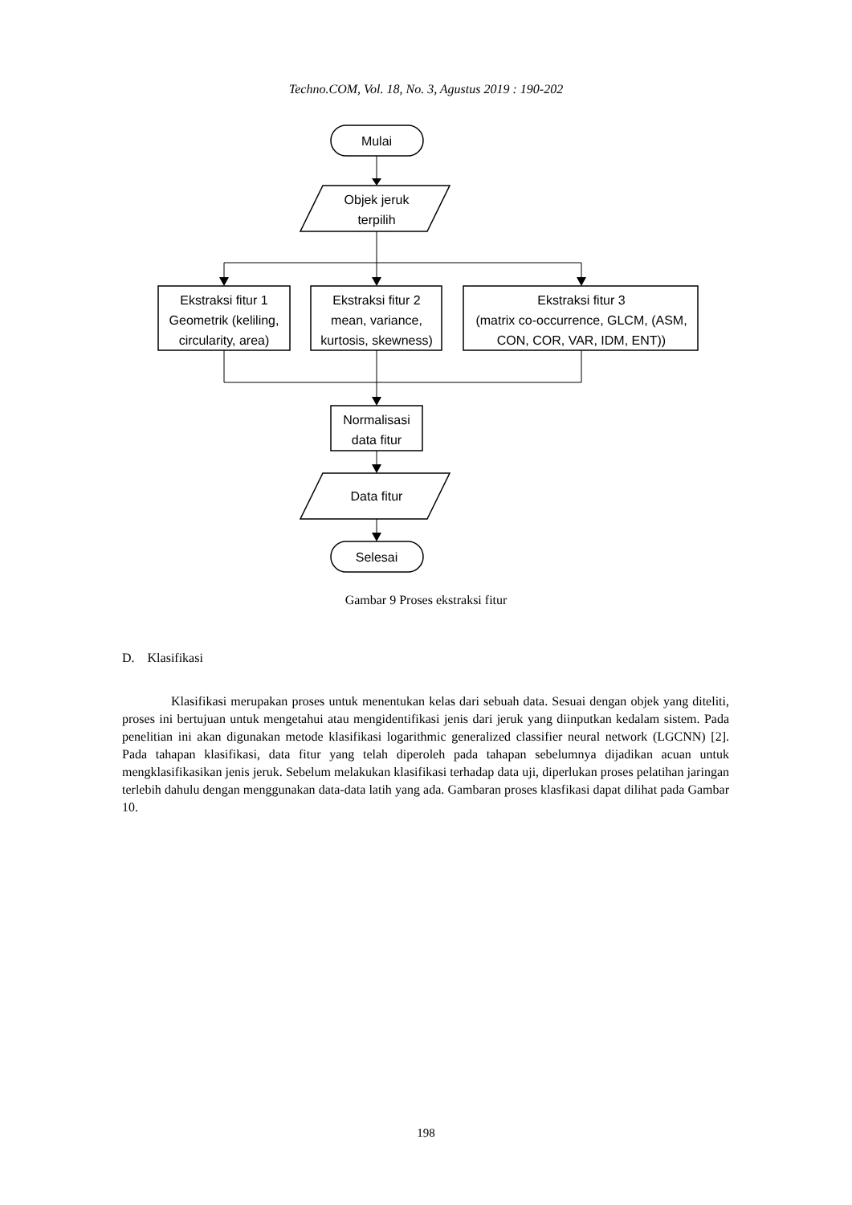Techno.COM, Vol. 18, No. 3, Agustus 2019 : 190-202
Mulai
Objek jeruk
terpilih
Ekstraksi fitur 1
Geometrik (keliling,
circularity, area)
Ekstraksi fitur 2
mean, variance,
kurtosis, skewness)
Ekstraksi fitur 3
(matrix co-occurrence, GLCM, (ASM,
CON, COR, VAR, IDM, ENT))
Normalisasi
data fitur
Data fitur
Selesai
Gambar 9 Proses ekstraksi fitur
D. Klasifikasi
Klasifikasi merupakan proses untuk menentukan kelas dari sebuah data. Sesuai dengan objek yang diteliti, proses ini bertujuan untuk mengetahui atau mengidentifikasi jenis dari jeruk yang diinputkan kedalam sistem. Pada penelitian ini akan digunakan metode klasifikasi logarithmic generalized classifier neural network (LGCNN) [2]. Pada tahapan klasifikasi, data fitur yang telah diperoleh pada tahapan sebelumnya dijadikan acuan untuk mengklasifikasikan jenis jeruk. Sebelum melakukan klasifikasi terhadap data uji, diperlukan proses pelatihan jaringan terlebih dahulu dengan menggunakan data-data latih yang ada. Gambaran proses klasfikasi dapat dilihat pada Gambar 10.
198